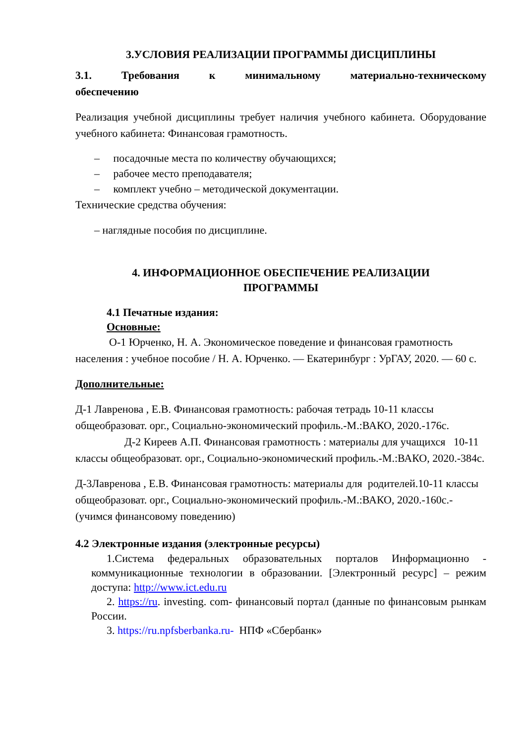3.УСЛОВИЯ РЕАЛИЗАЦИИ ПРОГРАММЫ ДИСЦИПЛИНЫ
3.1. Требования к минимальному материально-техническому
обеспечению
Реализация учебной дисциплины требует наличия учебного кабинета. Оборудование учебного кабинета: Финансовая грамотность.
– посадочные места по количеству обучающихся;
– рабочее место преподавателя;
– комплект учебно – методической документации.
Технические средства обучения:
– наглядные пособия по дисциплине.
4. ИНФОРМАЦИОННОЕ ОБЕСПЕЧЕНИЕ РЕАЛИЗАЦИИ
ПРОГРАММЫ
4.1 Печатные издания:
Основные:
О-1 Юрченко, Н. А. Экономическое поведение и финансовая грамотность населения : учебное пособие / Н. А. Юрченко. — Екатеринбург : УрГАУ, 2020. — 60 с.
Дополнительные:
Д-1 Лавренова , Е.В. Финансовая грамотность: рабочая тетрадь 10-11 классы общеобразоват. орг., Социально-экономический профиль.-М.:ВАКО, 2020.-176с. Д-2 Киреев А.П. Финансовая грамотность : материалы для учащихся 10-11 классы общеобразоват. орг., Социально-экономический профиль.-М.:ВАКО, 2020.-384с.
Д-3Лавренова , Е.В. Финансовая грамотность: материалы для родителей.10-11 классы общеобразоват. орг., Социально-экономический профиль.-М.:ВАКО, 2020.-160с.-(учимся финансовому поведению)
4.2 Электронные издания (электронные ресурсы)
1.Система федеральных образовательных порталов Информационно - коммуникационные технологии в образовании. [Электронный ресурс] – режим доступа: http://www.ict.edu.ru
2. https://ru. investing. com- финансовый портал (данные по финансовым рынкам России.
3. https://ru.npfsberbanka.ru- НПФ «Сбербанк»